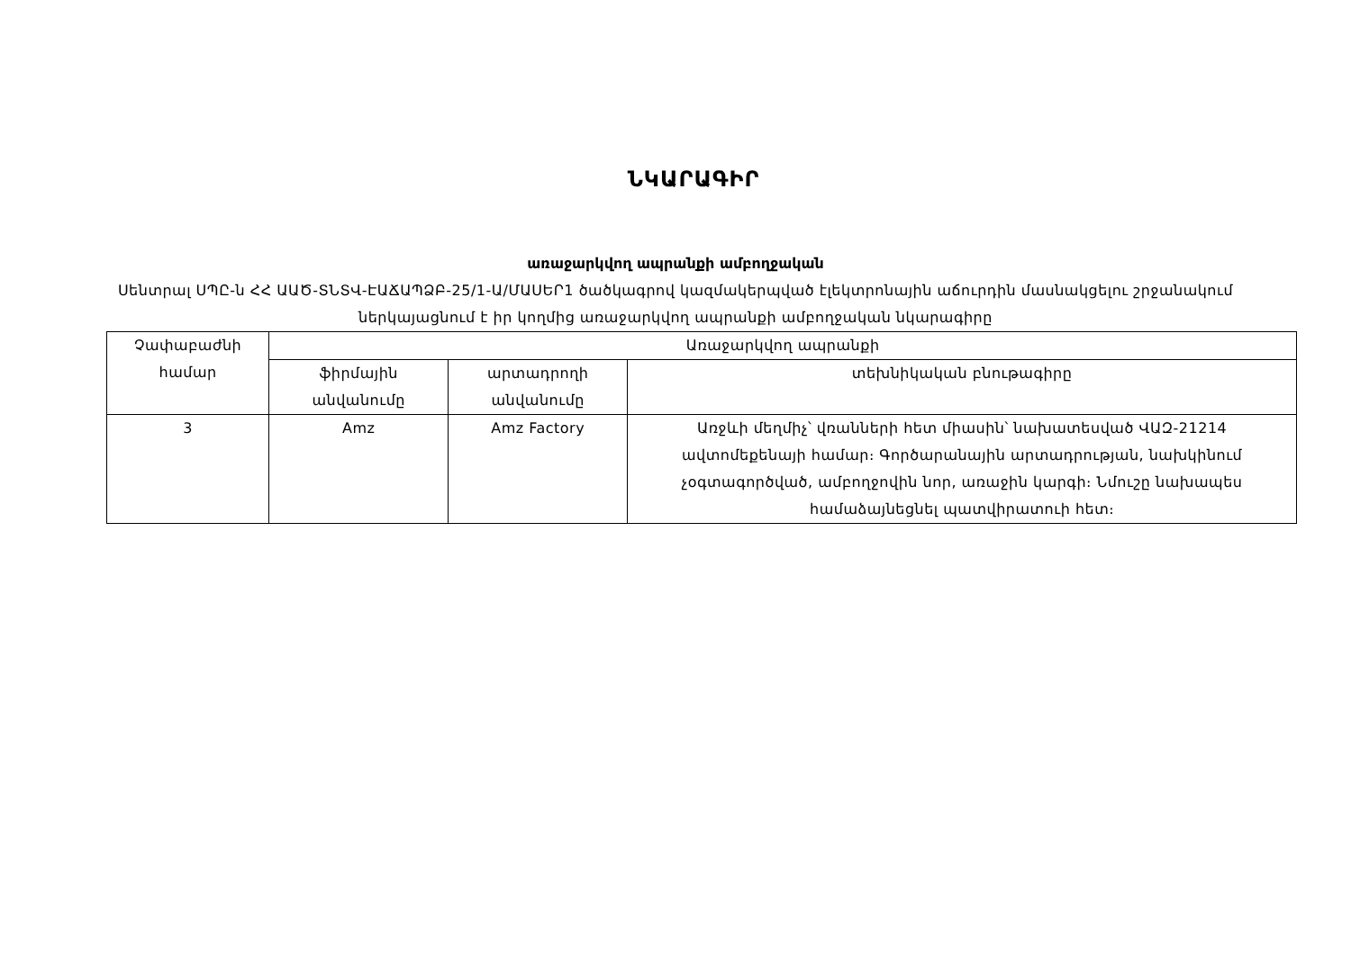ՆԿԱՐԱԳԻՐ
առաջարկվող ապրանքի ամբողջական
Սենտրալ ՍՊԸ-ն ՀՀ ԱԱԾ-ՏՆՏՎ-ԷԱՃԱՊՁԲ-25/1-Ա/ՄԱՍԵՐ1 ծածկագրով կազմակերպված էլեկտրոնային աճուրդին մասնակցելու շրջանակում ներկայացնում է իր կողմից առաջարկվող ապրանքի ամբողջական նկարագիրը
| Չափաբաժնի համար | Առաջարկվող ապրանքի | | |
| | ֆիրմային անվանումը | արտադրողի անվանումը | տեխնիկական բնութագիրը |
| 3 | Amz | Amz Factory | Առջևի մեղմիչ՝ վռանների հետ միասին՝ նախատեսված ՎԱԶ-21214 ավտոմեքենայի համար։ Գործարանային արտադրության, նախկինում չօգտագործված, ամբողջովին նոր, առաջին կարգի։ Նմուշը նախապես համաձայնեցնել պատվիրատուի հետ։ |